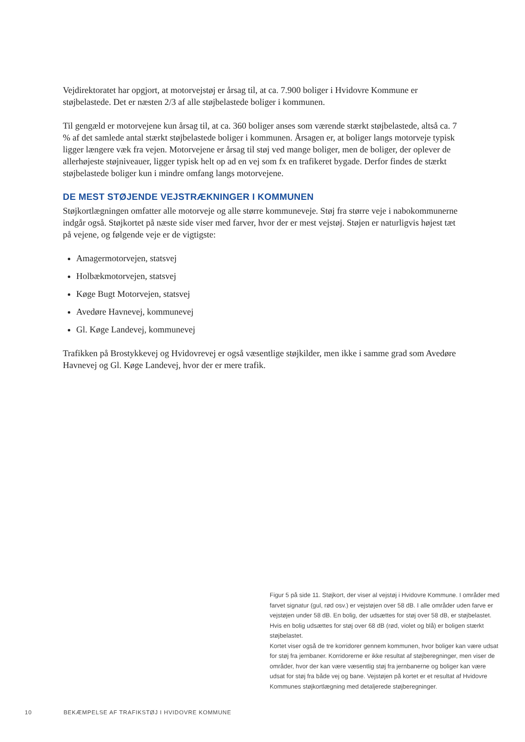Vejdirektoratet har opgjort, at motorvejstøj er årsag til, at ca. 7.900 boliger i Hvidovre Kommune er støjbelastede. Det er næsten 2/3 af alle støjbelastede boliger i kommunen.
Til gengæld er motorvejene kun årsag til, at ca. 360 boliger anses som værende stærkt støjbelastede, altså ca. 7 % af det samlede antal stærkt støjbelastede boliger i kommunen. Årsagen er, at boliger langs motorveje typisk ligger længere væk fra vejen. Motorvejene er årsag til støj ved mange boliger, men de boliger, der oplever de allerhøjeste støjniveauer, ligger typisk helt op ad en vej som fx en trafikeret bygade. Derfor findes de stærkt støjbelastede boliger kun i mindre omfang langs motorvejene.
DE MEST STØJENDE VEJSTRÆKNINGER I KOMMUNEN
Støjkortlægningen omfatter alle motorveje og alle større kommuneveje. Støj fra større veje i nabokommunerne indgår også. Støjkortet på næste side viser med farver, hvor der er mest vejstøj. Støjen er naturligvis højest tæt på vejene, og følgende veje er de vigtigste:
Amagermotorvejen, statsvej
Holbækmotorvejen, statsvej
Køge Bugt Motorvejen, statsvej
Avedøre Havnevej, kommunevej
Gl. Køge Landevej, kommunevej
Trafikken på Brostykkevej og Hvidovrevej er også væsentlige støjkilder, men ikke i samme grad som Avedøre Havnevej og Gl. Køge Landevej, hvor der er mere trafik.
Figur 5 på side 11. Støjkort, der viser al vejstøj i Hvidovre Kommune. I områder med farvet signatur (gul, rød osv.) er vejstøjen over 58 dB. I alle områder uden farve er vejstøjen under 58 dB. En bolig, der udsættes for støj over 58 dB, er støjbelastet. Hvis en bolig udsættes for støj over 68 dB (rød, violet og blå) er boligen stærkt støjbelastet.
Kortet viser også de tre korridorer gennem kommunen, hvor boliger kan være udsat for støj fra jernbaner. Korridorerne er ikke resultat af støjberegninger, men viser de områder, hvor der kan være væsentlig støj fra jernbanerne og boliger kan være udsat for støj fra både vej og bane. Vejstøjen på kortet er et resultat af Hvidovre Kommunes støjkortlægning med detaljerede støjberegninger.
10 BEKÆMPELSE AF TRAFIKSTØJ I HVIDOVRE KOMMUNE